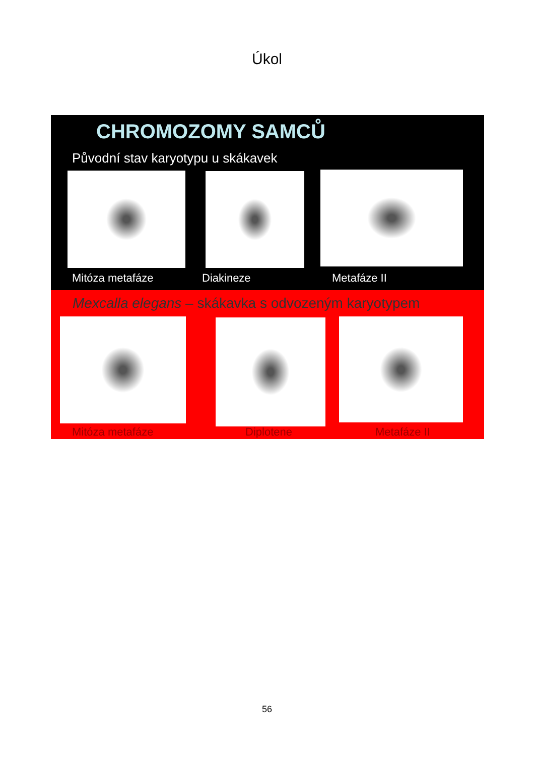Úkol
CHROMOZOMY SAMCŮ
Původní stav karyotypu u skákavek
Mitóza metafáze Diakineze Metafáze II
Mexcalla elegans – skákavka s odvozeným karyotypem
Mitóza metafáze Diplotene Metafáze II
56